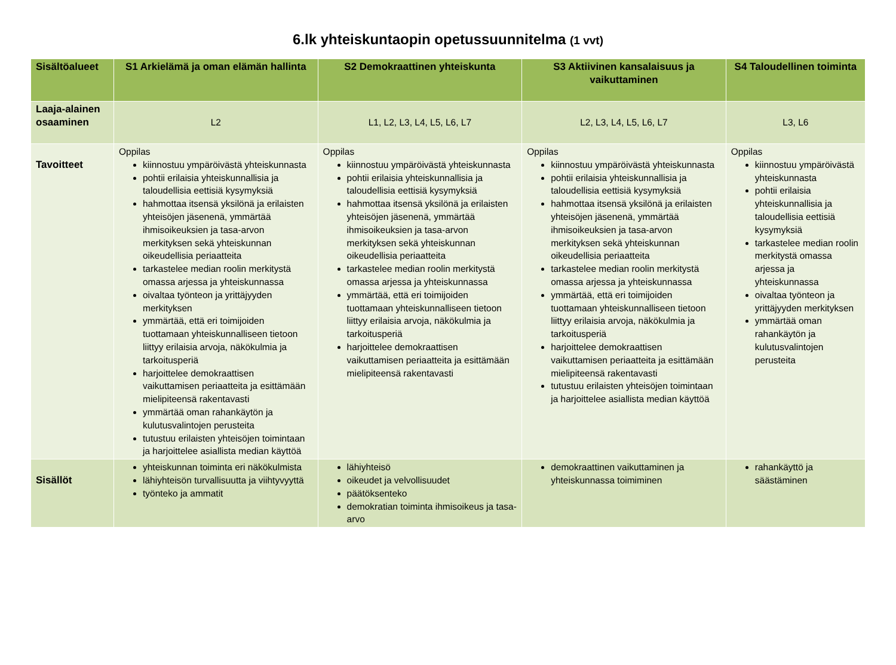6.lk yhteiskuntaopin opetussuunnitelma (1 vvt)
| Sisältöalueet | S1 Arkielämä ja oman elämän hallinta | S2 Demokraattinen yhteiskunta | S3 Aktiivinen kansalaisuus ja vaikuttaminen | S4 Taloudellinen toiminta |
| --- | --- | --- | --- | --- |
| Laaja-alainen osaaminen | L2 | L1, L2, L3, L4, L5, L6, L7 | L2, L3, L4, L5, L6, L7 | L3, L6 |
| Tavoitteet | Oppilas kiinnostuu ympäröivästä yhteiskunnasta pohtii erilaisia yhteiskunnallisia ja taloudellisia eettisiä kysymyksiä hahmottaa itsensä yksilönä ja erilaisten yhteisöjen jäsenenä, ymmärtää ihmisoikeuksien ja tasa-arvon merkityksen sekä yhteiskunnan oikeudellisia periaatteita tarkastelee median roolin merkitystä omassa arjessa ja yhteiskunnassa oivaltaa työnteon ja yrittäjyyden merkityksen ymmärtää, että eri toimijoiden tuottamaan yhteiskunnalliseen tietoon liittyy erilaisia arvoja, näkökulmia ja tarkoitusperiä harjoittelee demokraattisen vaikuttamisen periaatteita ja esittämään mielipiteensä rakentavasti ymmärtää oman rahankäytön ja kulutusvalintojen perusteita tutustuu erilaisten yhteisöjen toimintaan ja harjoittelee asiallista median käyttöä | Oppilas kiinnostuu ympäröivästä yhteiskunnasta pohtii erilaisia yhteiskunnallisia ja taloudellisia eettisiä kysymyksiä hahmottaa itsensä yksilönä ja erilaisten yhteisöjen jäsenenä, ymmärtää ihmisoikeuksien ja tasa-arvon merkityksen sekä yhteiskunnan oikeudellisia periaatteita tarkastelee median roolin merkitystä omassa arjessa ja yhteiskunnassa ymmärtää, että eri toimijoiden tuottamaan yhteiskunnalliseen tietoon liittyy erilaisia arvoja, näkökulmia ja tarkoitusperiä harjoittelee demokraattisen vaikuttamisen periaatteita ja esittämään mielipiteensä rakentavasti | Oppilas kiinnostuu ympäröivästä yhteiskunnasta pohtii erilaisia yhteiskunnallisia ja taloudellisia eettisiä kysymyksiä hahmottaa itsensä yksilönä ja erilaisten yhteisöjen jäsenenä, ymmärtää ihmisoikeuksien ja tasa-arvon merkityksen sekä yhteiskunnan oikeudellisia periaatteita tarkastelee median roolin merkitystä omassa arjessa ja yhteiskunnassa ymmärtää, että eri toimijoiden tuottamaan yhteiskunnalliseen tietoon liittyy erilaisia arvoja, näkökulmia ja tarkoitusperiä harjoittelee demokraattisen vaikuttamisen periaatteita ja esittämään mielipiteensä rakentavasti tutustuu erilaisten yhteisöjen toimintaan ja harjoittelee asiallista median käyttöä | Oppilas kiinnostuu ympäröivästä yhteiskunnasta pohtii erilaisia yhteiskunnallisia ja taloudellisia eettisiä kysymyksiä tarkastelee median roolin merkitystä omassa arjessa ja yhteiskunnassa oivaltaa työnteon ja yrittäjyyden merkityksen ymmärtää oman rahankäytön ja kulutusvalintojen perusteita |
| Sisällöt | yhteiskunnan toiminta eri näkökulmista lähiyhteisön turvallisuutta ja viihtyvyyttä työnteko ja ammatit | lähiyhteisö oikeudet ja velvollisuudet päätöksenteko demokratian toiminta ihmisoikeus ja tasa-arvo | demokraattinen vaikuttaminen ja yhteiskunnassa toimiminen | rahankäyttö ja säästäminen |